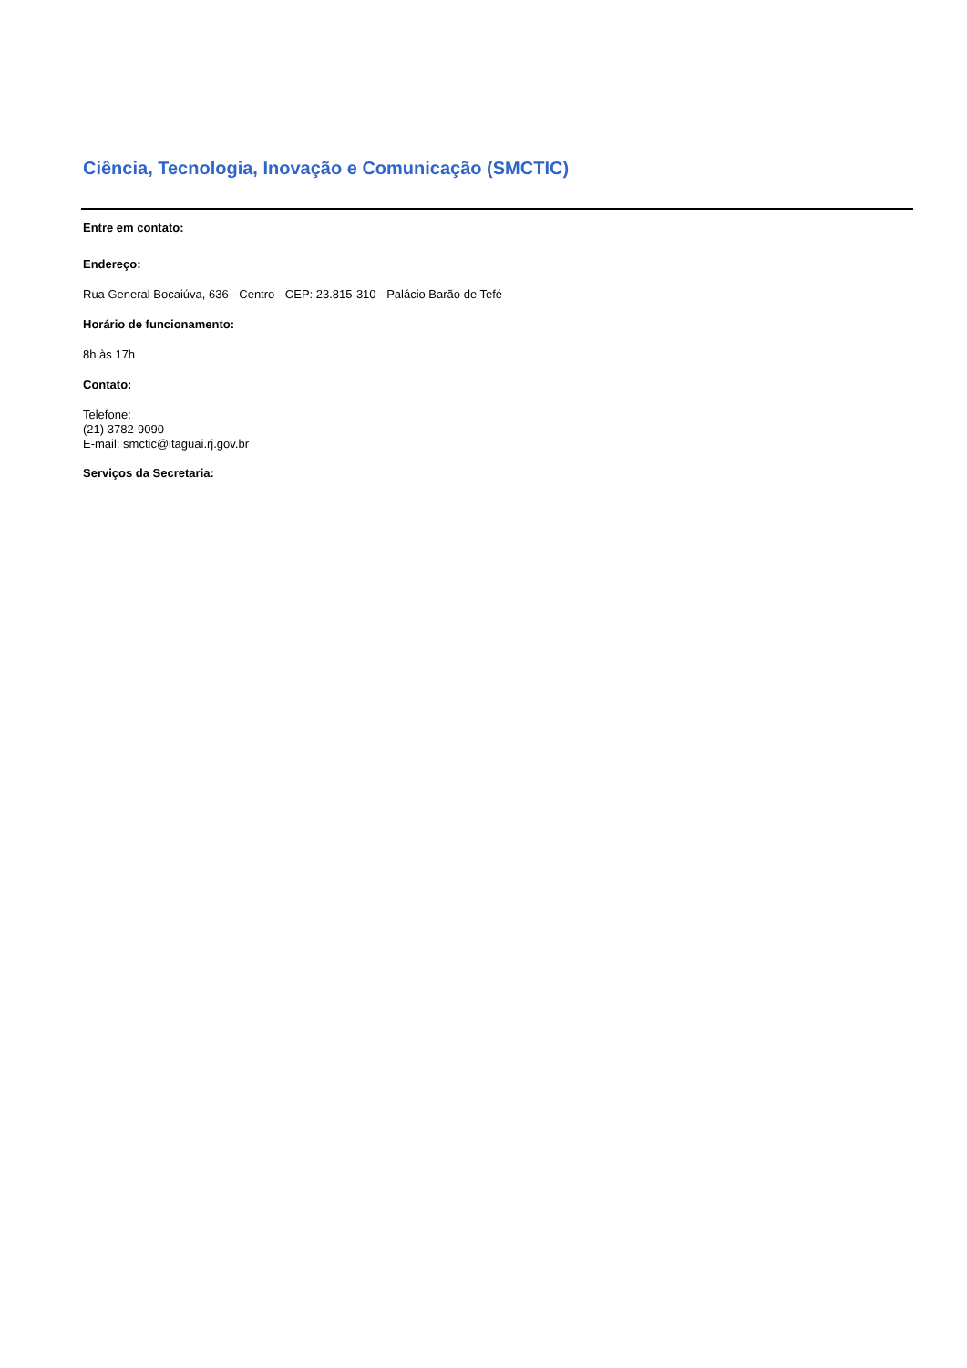Ciência, Tecnologia, Inovação e Comunicação (SMCTIC)
Entre em contato:
Endereço:
Rua General Bocaiúva, 636 - Centro - CEP: 23.815-310 - Palácio Barão de Tefé
Horário de funcionamento:
8h às 17h
Contato:
Telefone:
(21) 3782-9090
E-mail: smctic@itaguai.rj.gov.br
Serviços da Secretaria: